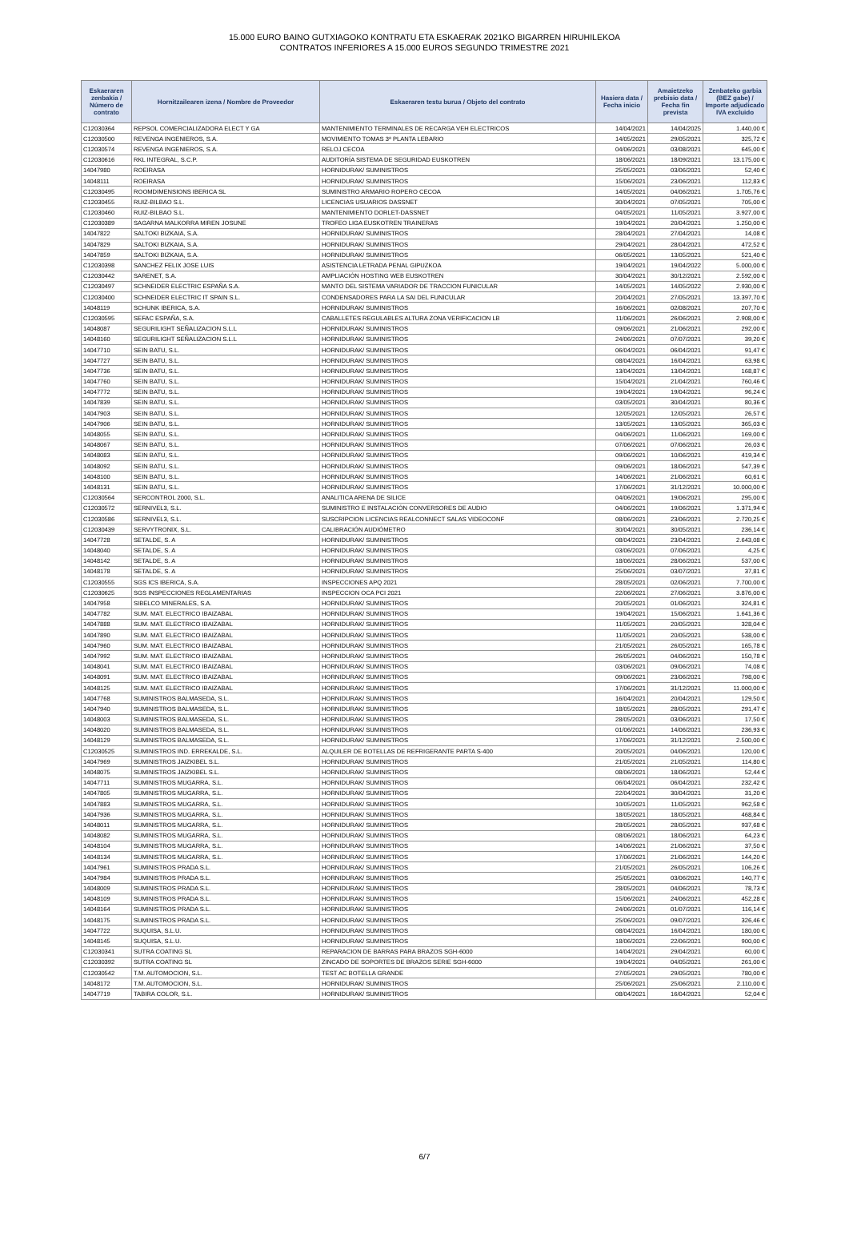15.000 EURO BAINO GUTXIAGOKO KONTRATU ETA ESKAERAK 2021KO BIGARREN HIRUHILEKOA
CONTRATOS INFERIORES A 15.000 EUROS SEGUNDO TRIMESTRE 2021
| Eskaeraren zenbakia / Número de contrato | Hornitzailearen izena / Nombre de Proveedor | Eskaeraren testu burua / Objeto del contrato | Hasiera data / Fecha inicio | Amaietzeko prebisio data / Fecha fin prevista | Zenbateko garbia (BEZ gabe) / Importe adjudicado IVA excluido |
| --- | --- | --- | --- | --- | --- |
| C12030364 | REPSOL COMERCIALIZADORA ELECT Y GA | MANTENIMIENTO TERMINALES DE RECARGA VEH ELECTRICOS | 14/04/2021 | 14/04/2025 | 1.440,00 € |
| C12030500 | REVENGA INGENIEROS, S.A. | MOVIMIENTO TOMAS 3ª PLANTA LEBARIO | 14/05/2021 | 29/05/2021 | 325,72 € |
| C12030574 | REVENGA INGENIEROS, S.A. | RELOJ CECOA | 04/06/2021 | 03/08/2021 | 645,00 € |
| C12030616 | RKL INTEGRAL, S.C.P. | AUDITORÍA SISTEMA DE SEGURIDAD EUSKOTREN | 18/06/2021 | 18/09/2021 | 13.175,00 € |
| 14047980 | ROEIRASA | HORNIDURAK/ SUMINISTROS | 25/05/2021 | 03/06/2021 | 52,40 € |
| 14048111 | ROEIRASA | HORNIDURAK/ SUMINISTROS | 15/06/2021 | 23/06/2021 | 112,83 € |
| C12030495 | ROOMDIMENSIONS IBERICA SL | SUMINISTRO ARMARIO ROPERO CECOA | 14/05/2021 | 04/06/2021 | 1.705,76 € |
| C12030455 | RUIZ-BILBAO S.L. | LICENCIAS USUARIOS DASSNET | 30/04/2021 | 07/05/2021 | 705,00 € |
| C12030460 | RUIZ-BILBAO S.L. | MANTENIMIENTO DORLET-DASSNET | 04/05/2021 | 11/05/2021 | 3.927,00 € |
| C12030389 | SAGARNA MALKORRA MIREN JOSUNE | TROFEO LIGA EUSKOTREN TRAINERAS | 19/04/2021 | 20/04/2021 | 1.250,00 € |
| 14047822 | SALTOKI BIZKAIA, S.A. | HORNIDURAK/ SUMINISTROS | 28/04/2021 | 27/04/2021 | 14,08 € |
| 14047829 | SALTOKI BIZKAIA, S.A. | HORNIDURAK/ SUMINISTROS | 29/04/2021 | 28/04/2021 | 472,52 € |
| 14047859 | SALTOKI BIZKAIA, S.A. | HORNIDURAK/ SUMINISTROS | 06/05/2021 | 13/05/2021 | 521,40 € |
| C12030398 | SANCHEZ FELIX JOSE LUIS | ASISTENCIA LETRADA PENAL GIPUZKOA | 19/04/2021 | 19/04/2022 | 5.000,00 € |
| C12030442 | SARENET, S.A. | AMPLIACIÓN HOSTING WEB EUSKOTREN | 30/04/2021 | 30/12/2021 | 2.592,00 € |
| C12030497 | SCHNEIDER ELECTRIC ESPAÑA S.A. | MANTO DEL SISTEMA VARIADOR DE TRACCION FUNICULAR | 14/05/2021 | 14/05/2022 | 2.930,00 € |
| C12030400 | SCHNEIDER ELECTRIC IT SPAIN S.L. | CONDENSADORES PARA LA SAI DEL FUNICULAR | 20/04/2021 | 27/05/2021 | 13.397,70 € |
| 14048119 | SCHUNK IBERICA, S.A. | HORNIDURAK/ SUMINISTROS | 16/06/2021 | 02/08/2021 | 207,70 € |
| C12030595 | SEFAC ESPAÑA, S.A. | CABALLETES REGULABLES ALTURA ZONA VERIFICACION LB | 11/06/2021 | 26/06/2021 | 2.908,00 € |
| 14048087 | SEGURILIGHT SEÑALIZACION S.L.L | HORNIDURAK/ SUMINISTROS | 09/06/2021 | 21/06/2021 | 292,00 € |
| 14048160 | SEGURILIGHT SEÑALIZACION S.L.L | HORNIDURAK/ SUMINISTROS | 24/06/2021 | 07/07/2021 | 39,20 € |
| 14047710 | SEIN BATU, S.L. | HORNIDURAK/ SUMINISTROS | 06/04/2021 | 06/04/2021 | 91,47 € |
| 14047727 | SEIN BATU, S.L. | HORNIDURAK/ SUMINISTROS | 08/04/2021 | 16/04/2021 | 63,98 € |
| 14047736 | SEIN BATU, S.L. | HORNIDURAK/ SUMINISTROS | 13/04/2021 | 13/04/2021 | 168,87 € |
| 14047760 | SEIN BATU, S.L. | HORNIDURAK/ SUMINISTROS | 15/04/2021 | 21/04/2021 | 760,46 € |
| 14047772 | SEIN BATU, S.L. | HORNIDURAK/ SUMINISTROS | 19/04/2021 | 19/04/2021 | 96,24 € |
| 14047839 | SEIN BATU, S.L. | HORNIDURAK/ SUMINISTROS | 03/05/2021 | 30/04/2021 | 80,36 € |
| 14047903 | SEIN BATU, S.L. | HORNIDURAK/ SUMINISTROS | 12/05/2021 | 12/05/2021 | 26,57 € |
| 14047906 | SEIN BATU, S.L. | HORNIDURAK/ SUMINISTROS | 13/05/2021 | 13/05/2021 | 365,03 € |
| 14048055 | SEIN BATU, S.L. | HORNIDURAK/ SUMINISTROS | 04/06/2021 | 11/06/2021 | 169,00 € |
| 14048067 | SEIN BATU, S.L. | HORNIDURAK/ SUMINISTROS | 07/06/2021 | 07/06/2021 | 26,03 € |
| 14048083 | SEIN BATU, S.L. | HORNIDURAK/ SUMINISTROS | 09/06/2021 | 10/06/2021 | 419,34 € |
| 14048092 | SEIN BATU, S.L. | HORNIDURAK/ SUMINISTROS | 09/06/2021 | 18/06/2021 | 547,39 € |
| 14048100 | SEIN BATU, S.L. | HORNIDURAK/ SUMINISTROS | 14/06/2021 | 21/06/2021 | 60,61 € |
| 14048131 | SEIN BATU, S.L. | HORNIDURAK/ SUMINISTROS | 17/06/2021 | 31/12/2021 | 10.000,00 € |
| C12030564 | SERCONTROL 2000, S.L. | ANALITICA ARENA DE SILICE | 04/06/2021 | 19/06/2021 | 295,00 € |
| C12030572 | SERNIVEL3, S.L. | SUMINISTRO E INSTALACIÓN CONVERSORES DE AUDIO | 04/06/2021 | 19/06/2021 | 1.371,94 € |
| C12030586 | SERNIVEL3, S.L. | SUSCRIPCION LICENCIAS REALCONNECT SALAS VIDEOCONF | 08/06/2021 | 23/06/2021 | 2.720,25 € |
| C12030439 | SERVYTRONIX, S.L. | CALIBRACIÓN AUDIÓMETRO | 30/04/2021 | 30/05/2021 | 236,14 € |
| 14047728 | SETALDE, S. A | HORNIDURAK/ SUMINISTROS | 08/04/2021 | 23/04/2021 | 2.643,08 € |
| 14048040 | SETALDE, S. A | HORNIDURAK/ SUMINISTROS | 03/06/2021 | 07/06/2021 | 4,25 € |
| 14048142 | SETALDE, S. A | HORNIDURAK/ SUMINISTROS | 18/06/2021 | 28/06/2021 | 537,00 € |
| 14048178 | SETALDE, S. A | HORNIDURAK/ SUMINISTROS | 25/06/2021 | 03/07/2021 | 37,81 € |
| C12030555 | SGS ICS IBERICA, S.A. | INSPECCIONES APQ 2021 | 28/05/2021 | 02/06/2021 | 7.700,00 € |
| C12030625 | SGS INSPECCIONES REGLAMENTARIAS | INSPECCION OCA PCI 2021 | 22/06/2021 | 27/06/2021 | 3.876,00 € |
| 14047958 | SIBELCO MINERALES, S.A. | HORNIDURAK/ SUMINISTROS | 20/05/2021 | 01/06/2021 | 324,81 € |
| 14047782 | SUM. MAT. ELECTRICO IBAIZABAL | HORNIDURAK/ SUMINISTROS | 19/04/2021 | 15/06/2021 | 1.641,36 € |
| 14047888 | SUM. MAT. ELECTRICO IBAIZABAL | HORNIDURAK/ SUMINISTROS | 11/05/2021 | 20/05/2021 | 328,04 € |
| 14047890 | SUM. MAT. ELECTRICO IBAIZABAL | HORNIDURAK/ SUMINISTROS | 11/05/2021 | 20/05/2021 | 538,00 € |
| 14047960 | SUM. MAT. ELECTRICO IBAIZABAL | HORNIDURAK/ SUMINISTROS | 21/05/2021 | 26/05/2021 | 165,78 € |
| 14047992 | SUM. MAT. ELECTRICO IBAIZABAL | HORNIDURAK/ SUMINISTROS | 26/05/2021 | 04/06/2021 | 150,78 € |
| 14048041 | SUM. MAT. ELECTRICO IBAIZABAL | HORNIDURAK/ SUMINISTROS | 03/06/2021 | 09/06/2021 | 74,08 € |
| 14048091 | SUM. MAT. ELECTRICO IBAIZABAL | HORNIDURAK/ SUMINISTROS | 09/06/2021 | 23/06/2021 | 798,00 € |
| 14048125 | SUM. MAT. ELECTRICO IBAIZABAL | HORNIDURAK/ SUMINISTROS | 17/06/2021 | 31/12/2021 | 11.000,00 € |
| 14047768 | SUMINISTROS BALMASEDA, S.L. | HORNIDURAK/ SUMINISTROS | 16/04/2021 | 20/04/2021 | 129,50 € |
| 14047940 | SUMINISTROS BALMASEDA, S.L. | HORNIDURAK/ SUMINISTROS | 18/05/2021 | 28/05/2021 | 291,47 € |
| 14048003 | SUMINISTROS BALMASEDA, S.L. | HORNIDURAK/ SUMINISTROS | 28/05/2021 | 03/06/2021 | 17,50 € |
| 14048020 | SUMINISTROS BALMASEDA, S.L. | HORNIDURAK/ SUMINISTROS | 01/06/2021 | 14/06/2021 | 236,93 € |
| 14048129 | SUMINISTROS BALMASEDA, S.L. | HORNIDURAK/ SUMINISTROS | 17/06/2021 | 31/12/2021 | 2.500,00 € |
| C12030525 | SUMINISTROS IND. ERREKALDE, S.L. | ALQUILER DE BOTELLAS DE REFRIGERANTE PARTA S-400 | 20/05/2021 | 04/06/2021 | 120,00 € |
| 14047969 | SUMINISTROS JAIZKIBEL S.L. | HORNIDURAK/ SUMINISTROS | 21/05/2021 | 21/05/2021 | 114,80 € |
| 14048075 | SUMINISTROS JAIZKIBEL S.L. | HORNIDURAK/ SUMINISTROS | 08/06/2021 | 18/06/2021 | 52,44 € |
| 14047711 | SUMINISTROS MUGARRA, S.L. | HORNIDURAK/ SUMINISTROS | 06/04/2021 | 06/04/2021 | 232,42 € |
| 14047805 | SUMINISTROS MUGARRA, S.L. | HORNIDURAK/ SUMINISTROS | 22/04/2021 | 30/04/2021 | 31,20 € |
| 14047883 | SUMINISTROS MUGARRA, S.L. | HORNIDURAK/ SUMINISTROS | 10/05/2021 | 11/05/2021 | 962,58 € |
| 14047936 | SUMINISTROS MUGARRA, S.L. | HORNIDURAK/ SUMINISTROS | 18/05/2021 | 18/05/2021 | 468,84 € |
| 14048011 | SUMINISTROS MUGARRA, S.L. | HORNIDURAK/ SUMINISTROS | 28/05/2021 | 28/05/2021 | 937,68 € |
| 14048082 | SUMINISTROS MUGARRA, S.L. | HORNIDURAK/ SUMINISTROS | 08/06/2021 | 18/06/2021 | 64,23 € |
| 14048104 | SUMINISTROS MUGARRA, S.L. | HORNIDURAK/ SUMINISTROS | 14/06/2021 | 21/06/2021 | 37,50 € |
| 14048134 | SUMINISTROS MUGARRA, S.L. | HORNIDURAK/ SUMINISTROS | 17/06/2021 | 21/06/2021 | 144,20 € |
| 14047961 | SUMINISTROS PRADA S.L. | HORNIDURAK/ SUMINISTROS | 21/05/2021 | 26/05/2021 | 106,26 € |
| 14047984 | SUMINISTROS PRADA S.L. | HORNIDURAK/ SUMINISTROS | 25/05/2021 | 03/06/2021 | 140,77 € |
| 14048009 | SUMINISTROS PRADA S.L. | HORNIDURAK/ SUMINISTROS | 28/05/2021 | 04/06/2021 | 78,73 € |
| 14048109 | SUMINISTROS PRADA S.L. | HORNIDURAK/ SUMINISTROS | 15/06/2021 | 24/06/2021 | 452,28 € |
| 14048164 | SUMINISTROS PRADA S.L. | HORNIDURAK/ SUMINISTROS | 24/06/2021 | 01/07/2021 | 116,14 € |
| 14048175 | SUMINISTROS PRADA S.L. | HORNIDURAK/ SUMINISTROS | 25/06/2021 | 09/07/2021 | 326,46 € |
| 14047722 | SUQUISA, S.L.U. | HORNIDURAK/ SUMINISTROS | 08/04/2021 | 16/04/2021 | 180,00 € |
| 14048145 | SUQUISA, S.L.U. | HORNIDURAK/ SUMINISTROS | 18/06/2021 | 22/06/2021 | 900,00 € |
| C12030341 | SUTRA COATING SL | REPARACION DE BARRAS PARA BRAZOS SGH-6000 | 14/04/2021 | 29/04/2021 | 60,00 € |
| C12030392 | SUTRA COATING SL | ZINCADO DE SOPORTES DE BRAZOS SERIE SGH-6000 | 19/04/2021 | 04/05/2021 | 261,00 € |
| C12030542 | T.M. AUTOMOCION, S.L. | TEST AC BOTELLA GRANDE | 27/05/2021 | 29/05/2021 | 780,00 € |
| 14048172 | T.M. AUTOMOCION, S.L. | HORNIDURAK/ SUMINISTROS | 25/06/2021 | 25/06/2021 | 2.110,00 € |
| 14047719 | TABIRA COLOR, S.L. | HORNIDURAK/ SUMINISTROS | 08/04/2021 | 16/04/2021 | 52,04 € |
6/7